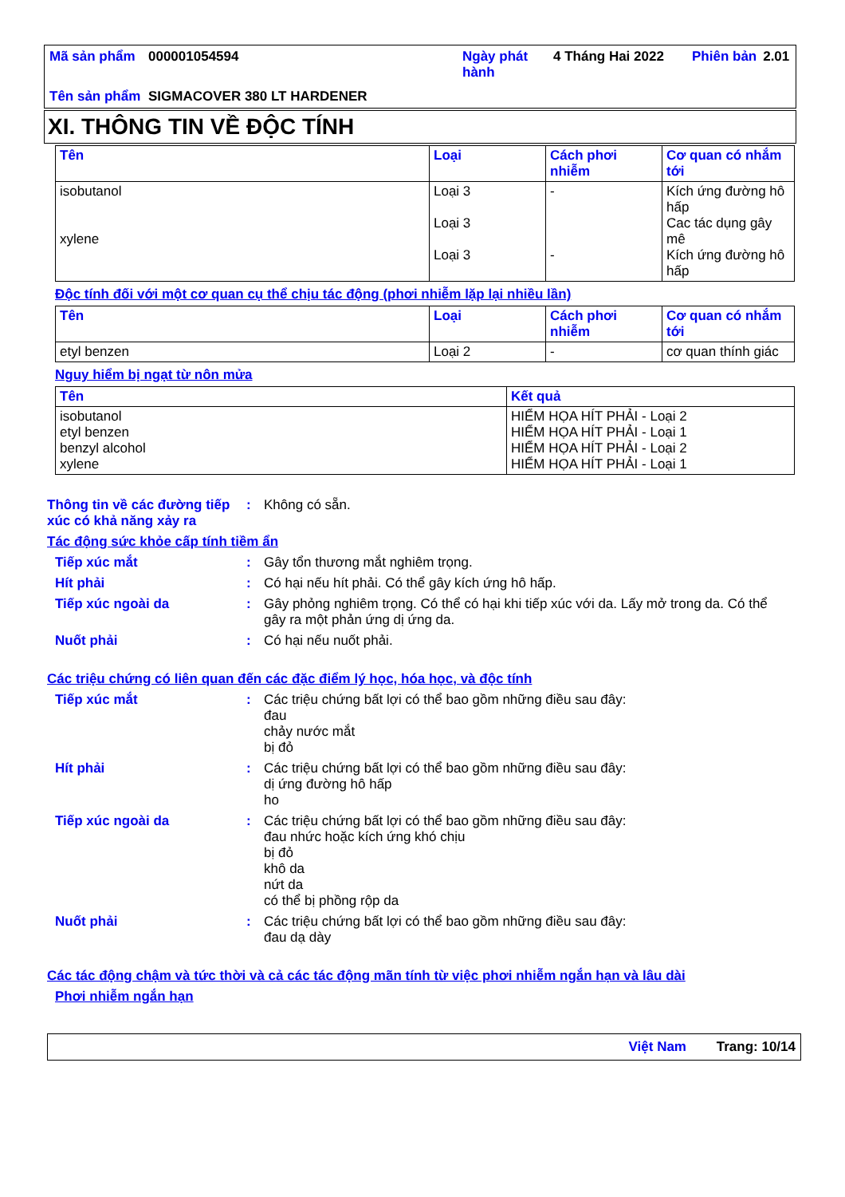| Mã sản phẩm | 000001054594 | Ngày phát hành | 4 Tháng Hai 2022 | Phiên bản | 2.01 |
| Tên sản phẩm | SIGMACOVER 380 LT HARDENER | | | | |
XI. THÔNG TIN VỀ ĐỘC TÍNH
| Tên | Loại | Cách phơi nhiễm | Cơ quan có nhắm tới |
| --- | --- | --- | --- |
| isobutanol xylene | Loại 3 Loại 3 Loại 3 | - - | Kích ứng đường hô hấp Cac tác dụng gây mê Kích ứng đường hô hấp |
Độc tính đối với một cơ quan cụ thể chịu tác động (phơi nhiễm lặp lại nhiều lần)
| Tên | Loại | Cách phơi nhiễm | Cơ quan có nhắm tới |
| --- | --- | --- | --- |
| etyl benzen | Loại 2 | - | cơ quan thính giác |
Nguy hiểm bị ngạt từ nôn mửa
| Tên | Kết quả |
| --- | --- |
| isobutanol etyl benzen benzyl alcohol xylene | HIỂM HỌA HÍT PHẢI - Loại 2 HIỂM HỌA HÍT PHẢI - Loại 1 HIỂM HỌA HÍT PHẢI - Loại 2 HIỂM HỌA HÍT PHẢI - Loại 1 |
Thông tin về các đường tiếp xúc có khả năng xảy ra
: Không có sẵn.
Tác động sức khỏe cấp tính tiềm ẩn
Tiếp xúc mắt : Gây tổn thương mắt nghiêm trọng.
Hít phải : Có hại nếu hít phải. Có thể gây kích ứng hô hấp.
Tiếp xúc ngoài da : Gây phỏng nghiêm trọng. Có thể có hại khi tiếp xúc với da. Lấy mở trong da. Có thể gây ra một phản ứng dị ứng da.
Nuốt phải : Có hại nếu nuốt phải.
Các triệu chứng có liên quan đến các đặc điểm lý học, hóa học, và độc tính
Tiếp xúc mắt : Các triệu chứng bất lợi có thể bao gồm những điều sau đây:
đau
chảy nước mắt
bị đỏ
Hít phải : Các triệu chứng bất lợi có thể bao gồm những điều sau đây:
dị ứng đường hô hấp
ho
Tiếp xúc ngoài da : Các triệu chứng bất lợi có thể bao gồm những điều sau đây:
đau nhức hoặc kích ứng khó chịu
bị đỏ
khô da
nứt da
có thể bị phồng rộp da
Nuốt phải : Các triệu chứng bất lợi có thể bao gồm những điều sau đây:
đau dạ dày
Các tác động chậm và tức thời và cả các tác động mãn tính từ việc phơi nhiễm ngắn hạn và lâu dài
Phơi nhiễm ngắn hạn
Việt Nam Trang: 10/14